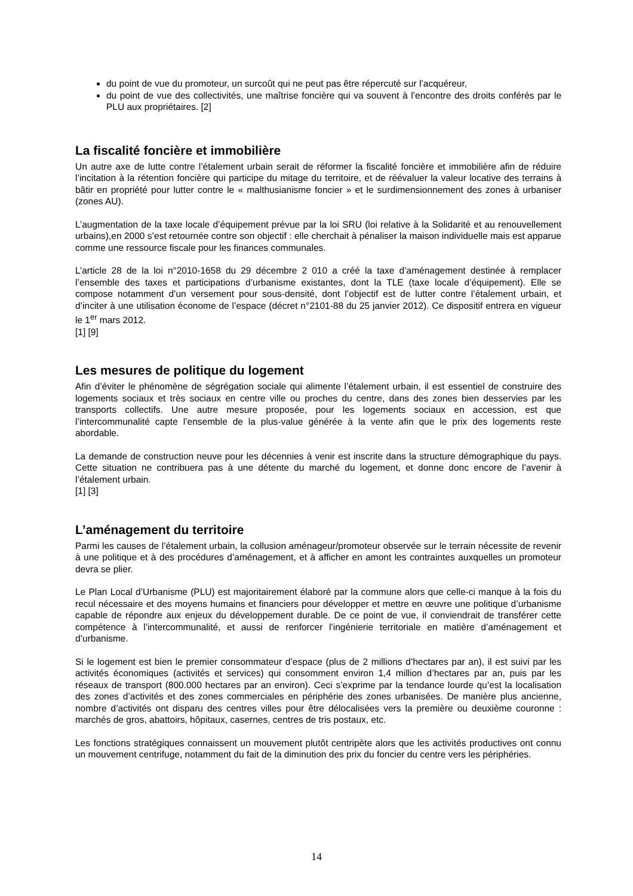du point de vue du promoteur, un surcoût qui ne peut pas être répercuté sur l’acquéreur,
du point de vue des collectivités, une maîtrise foncière qui va souvent à l’encontre des droits conférés par le PLU aux propriétaires. [2]
La fiscalité foncière et immobilière
Un autre axe de lutte contre l’étalement urbain serait de réformer la fiscalité foncière et immobilière afin de réduire l’incitation à la rétention foncière qui participe du mitage du territoire, et de réévaluer la valeur locative des terrains à bâtir en propriété pour lutter contre le « malthusianisme foncier » et le surdimensionnement des zones à urbaniser (zones AU).
L’augmentation de la taxe locale d’équipement prévue par la loi SRU (loi relative à la Solidarité et au renouvellement urbains),en 2000 s’est retournée contre son objectif : elle cherchait à pénaliser la maison individuelle mais est apparue comme une ressource fiscale pour les finances communales.
L’article 28 de la loi n°2010-1658 du 29 décembre 2 010 a créé la taxe d’aménagement destinée à remplacer l’ensemble des taxes et participations d’urbanisme existantes, dont la TLE (taxe locale d’équipement). Elle se compose notamment d’un versement pour sous-densité, dont l’objectif est de lutter contre l’étalement urbain, et d’inciter à une utilisation économe de l’espace (décret n°2101-88 du 25 janvier 2012). Ce dispositif entrera en vigueur le 1<sup>er</sup> mars 2012.
[1] [9]
Les mesures de politique du logement
Afin d’éviter le phénomène de ségrégation sociale qui alimente l’étalement urbain, il est essentiel de construire des logements sociaux et très sociaux en centre ville ou proches du centre, dans des zones bien desservies par les transports collectifs. Une autre mesure proposée, pour les logements sociaux en accession, est que l’intercommunalité capte l’ensemble de la plus-value générée à la vente afin que le prix des logements reste abordable.
La demande de construction neuve pour les décennies à venir est inscrite dans la structure démographique du pays. Cette situation ne contribuera pas à une détente du marché du logement, et donne donc encore de l’avenir à l’étalement urbain.
[1] [3]
L’aménagement du territoire
Parmi les causes de l’étalement urbain, la collusion aménageur/promoteur observée sur le terrain nécessite de revenir à une politique et à des procédures d’aménagement, et à afficher en amont les contraintes auxquelles un promoteur devra se plier.
Le Plan Local d’Urbanisme (PLU) est majoritairement élaboré par la commune alors que celle-ci manque à la fois du recul nécessaire et des moyens humains et financiers pour développer et mettre en œuvre une politique d’urbanisme capable de répondre aux enjeux du développement durable. De ce point de vue, il conviendrait de transférer cette compétence à l’intercommunalité, et aussi de renforcer l’ingénierie territoriale en matière d’aménagement et d’urbanisme.
Si le logement est bien le premier consommateur d’espace (plus de 2 millions d’hectares par an), il est suivi par les activités économiques (activités et services) qui consomment environ 1,4 million d’hectares par an, puis par les réseaux de transport (800.000 hectares par an environ). Ceci s’exprime par la tendance lourde qu’est la localisation des zones d’activités et des zones commerciales en périphérie des zones urbanisées. De manière plus ancienne, nombre d’activités ont disparu des centres villes pour être délocalisées vers la première ou deuxième couronne : marchés de gros, abattoirs, hôpitaux, casernes, centres de tris postaux, etc.
Les fonctions stratégiques connaissent un mouvement plutôt centripète alors que les activités productives ont connu un mouvement centrifuge, notamment du fait de la diminution des prix du foncier du centre vers les périphéries.
14